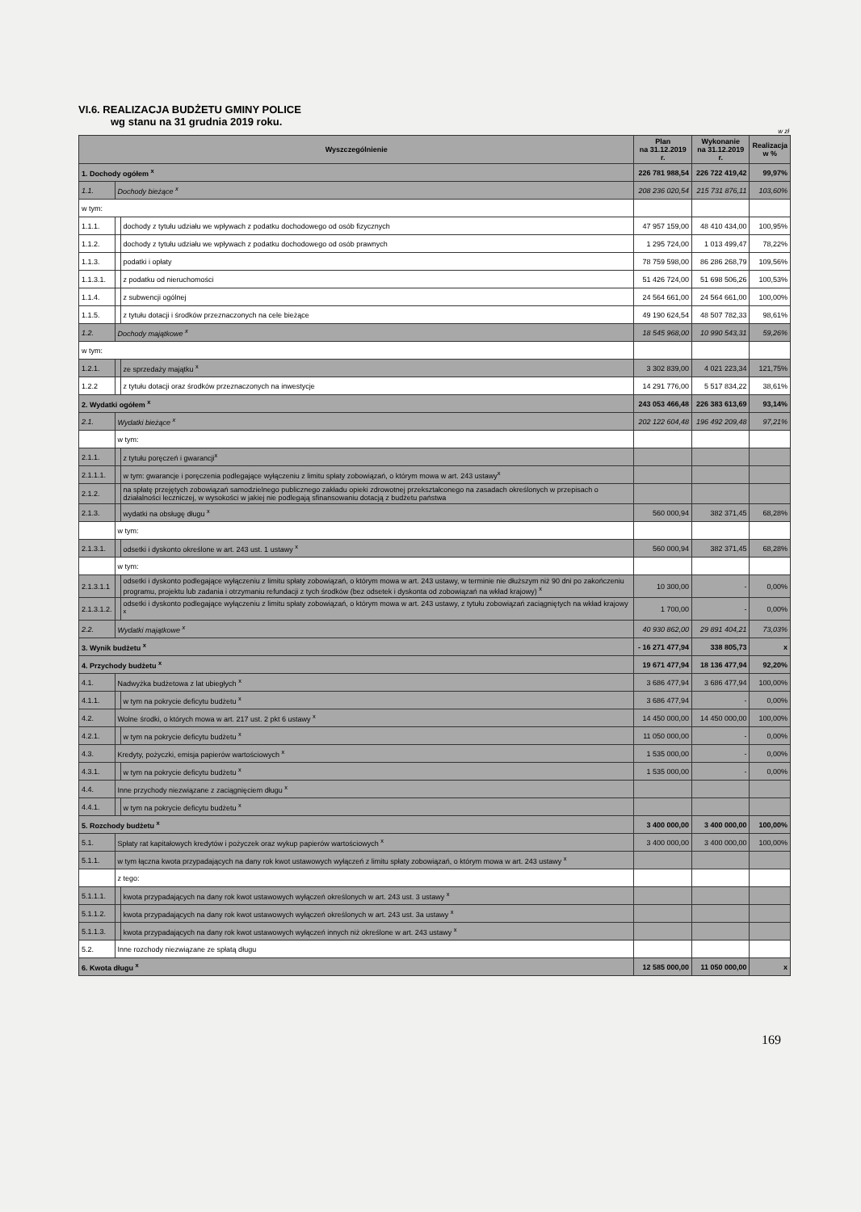VI.6. REALIZACJA BUDŻETU GMINY POLICE
wg stanu na 31 grudnia 2019 roku.
w zł
| Wyszczególnienie | | | | Plan na 31.12.2019 r. | Wykonanie na 31.12.2019 r. | Realizacja w % |
| --- | --- | --- | --- | --- | --- | --- |
| 1. Dochody ogółem <sup>x</sup> | | | | 226 781 988,54 | 226 722 419,42 | 99,97% |
| 1.1. | Dochody bieżące <sup>x</sup> | | | 208 236 020,54 | 215 731 876,11 | 103,60% |
| w tym: | | | | | | |
| 1.1.1. | | dochody z tytułu udziału we wpływach z podatku dochodowego od osób fizycznych | | 47 957 159,00 | 48 410 434,00 | 100,95% |
| 1.1.2. | | dochody z tytułu udziału we wpływach z podatku dochodowego od osób prawnych | | 1 295 724,00 | 1 013 499,47 | 78,22% |
| 1.1.3. | | podatki i opłaty | | 78 759 598,00 | 86 286 268,79 | 109,56% |
| 1.1.3.1. | | | z podatku od nieruchomości | 51 426 724,00 | 51 698 506,26 | 100,53% |
| 1.1.4. | | z subwencji ogólnej | | 24 564 661,00 | 24 564 661,00 | 100,00% |
| 1.1.5. | | z tytułu dotacji i środków przeznaczonych na cele bieżące | | 49 190 624,54 | 48 507 782,33 | 98,61% |
| 1.2. | Dochody majątkowe <sup>x</sup> | | | 18 545 968,00 | 10 990 543,31 | 59,26% |
| w tym: | | | | | | |
| 1.2.1. | | ze sprzedaży majątku <sup>x</sup> | | 3 302 839,00 | 4 021 223,34 | 121,75% |
| 1.2.2 | | z tytułu dotacji oraz środków przeznaczonych na inwestycje | | 14 291 776,00 | 5 517 834,22 | 38,61% |
| 2. Wydatki ogółem <sup>x</sup> | | | | 243 053 466,48 | 226 383 613,69 | 93,14% |
| 2.1. | Wydatki bieżące <sup>x</sup> | | | 202 122 604,48 | 196 492 209,48 | 97,21% |
| | w tym: | | | | | |
| 2.1.1. | | z tytułu poręczeń i gwarancji<sup>x</sup> | | | | |
| 2.1.1.1. | | | w tym: gwarancje i poręczenia podlegające wyłączeniu z limitu spłaty zobowiązań, o którym mowa w art. 243 ustawy<sup>x</sup> | | | |
| 2.1.2. | | na spłatę przejętych zobowiązań samodzielnego publicznego zakładu opieki zdrowotnej przekształconego na zasadach określonych w przepisach o działalności leczniczej, w wysokości w jakiej nie podlegają sfinansowaniu dotacją z budżetu państwa | | | | |
| 2.1.3. | | wydatki na obsługę długu <sup>x</sup> | | 560 000,94 | 382 371,45 | 68,28% |
| | w tym: | | | | | |
| 2.1.3.1. | | | odsetki i dyskonto określone w art. 243 ust. 1 ustawy <sup>x</sup> | 560 000,94 | 382 371,45 | 68,28% |
| | w tym: | | | | | |
| 2.1.3.1.1 | | | odsetki i dyskonto podlegające wyłączeniu z limitu spłaty zobowiązań, o którym mowa w art. 243 ustawy, w terminie nie dłuższym niż 90 dni po zakończeniu programu, projektu lub zadania i otrzymaniu refundacji z tych środków (bez odsetek i dyskonta od zobowiązań na wkład krajowy) <sup>x</sup> | 10 300,00 | - | 0,00% |
| 2.1.3.1.2. | | | odsetki i dyskonto podlegające wyłączeniu z limitu spłaty zobowiązań, o którym mowa w art. 243 ustawy, z tytułu zobowiązań zaciągniętych na wkład krajowy <sup>x</sup> | 1 700,00 | - | 0,00% |
| 2.2. | Wydatki majątkowe <sup>x</sup> | | | 40 930 862,00 | 29 891 404,21 | 73,03% |
| 3. Wynik budżetu <sup>x</sup> | | | | - 16 271 477,94 | 338 805,73 | x |
| 4. Przychody budżetu <sup>x</sup> | | | | 19 671 477,94 | 18 136 477,94 | 92,20% |
| 4.1. | Nadwyżka budżetowa z lat ubiegłych <sup>x</sup> | | | 3 686 477,94 | 3 686 477,94 | 100,00% |
| 4.1.1. | | w tym na pokrycie deficytu budżetu <sup>x</sup> | | 3 686 477,94 | - | 0,00% |
| 4.2. | Wolne środki, o których mowa w art. 217 ust. 2 pkt 6 ustawy <sup>x</sup> | | | 14 450 000,00 | 14 450 000,00 | 100,00% |
| 4.2.1. | | w tym na pokrycie deficytu budżetu <sup>x</sup> | | 11 050 000,00 | - | 0,00% |
| 4.3. | Kredyty, pożyczki, emisja papierów wartościowych <sup>x</sup> | | | 1 535 000,00 | - | 0,00% |
| 4.3.1. | | w tym na pokrycie deficytu budżetu <sup>x</sup> | | 1 535 000,00 | - | 0,00% |
| 4.4. | Inne przychody niezwiązane z zaciągnięciem długu <sup>x</sup> | | | | | |
| 4.4.1. | | w tym na pokrycie deficytu budżetu <sup>x</sup> | | | | |
| 5. Rozchody budżetu <sup>x</sup> | | | | 3 400 000,00 | 3 400 000,00 | 100,00% |
| 5.1. | Spłaty rat kapitałowych kredytów i pożyczek oraz wykup papierów wartościowych <sup>x</sup> | | | 3 400 000,00 | 3 400 000,00 | 100,00% |
| 5.1.1. | w tym łączna kwota przypadających na dany rok kwot ustawowych wyłączeń z limitu spłaty zobowiązań, o którym mowa w art. 243 ustawy <sup>x</sup> | | | | | |
| | z tego: | | | | | |
| 5.1.1.1. | | kwota przypadających na dany rok kwot ustawowych wyłączeń określonych w art. 243 ust. 3 ustawy <sup>x</sup> | | | | |
| 5.1.1.2. | | kwota przypadających na dany rok kwot ustawowych wyłączeń określonych w art. 243 ust. 3a ustawy <sup>x</sup> | | | | |
| 5.1.1.3. | | kwota przypadających na dany rok kwot ustawowych wyłączeń innych niż określone w art. 243 ustawy <sup>x</sup> | | | | |
| 5.2. | Inne rozchody niezwiązane ze spłatą długu | | | | | |
| 6. Kwota długu <sup>x</sup> | | | | 12 585 000,00 | 11 050 000,00 | x |
169